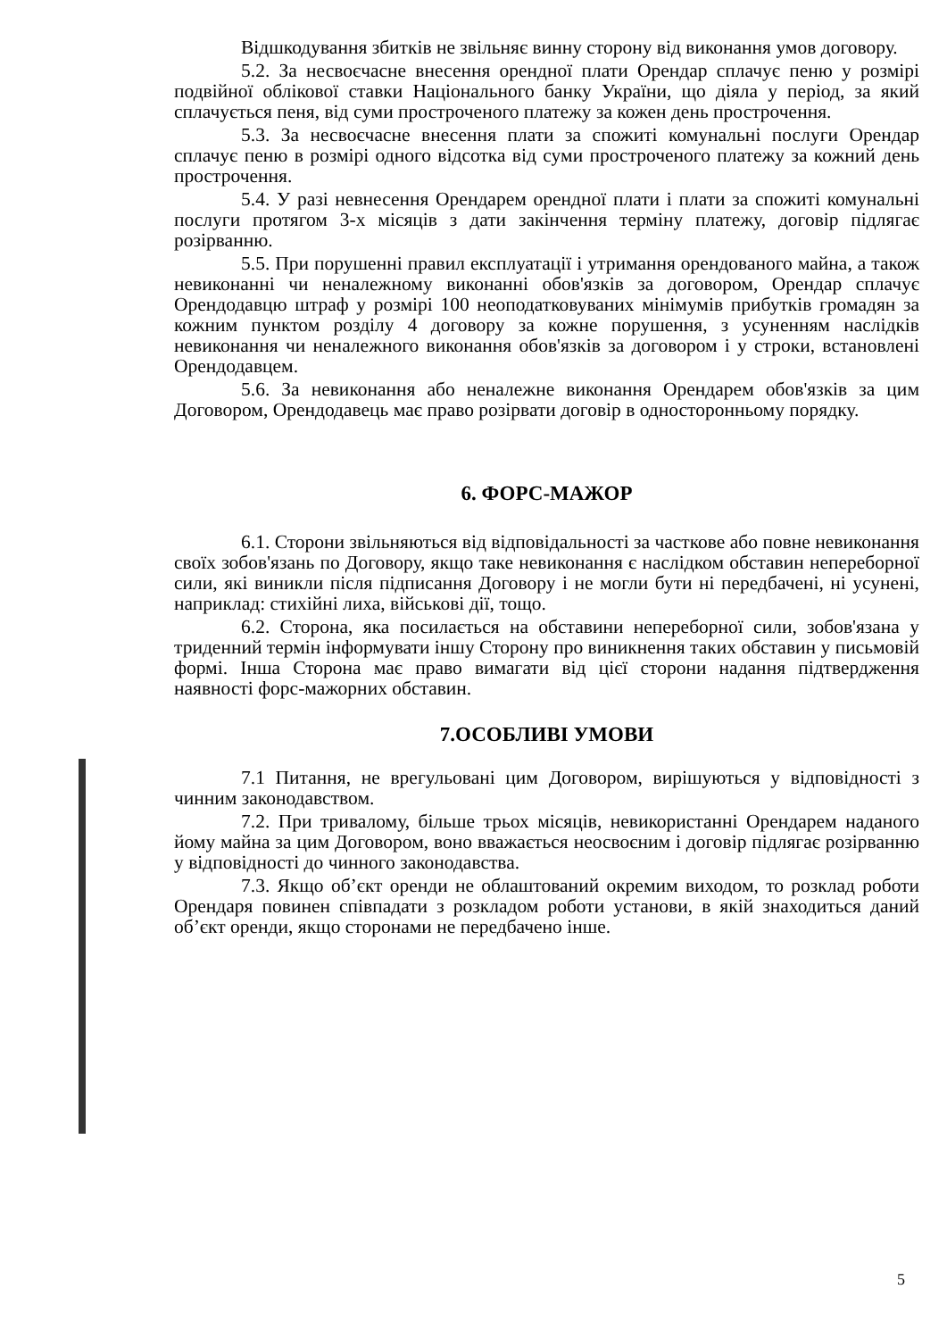Відшкодування збитків не звільняє винну сторону від виконання умов договору.
5.2. За несвоєчасне внесення орендної плати Орендар сплачує пеню у розмірі подвійної облікової ставки Національного банку України, що діяла у період, за який сплачується пеня, від суми простроченого платежу за кожен день прострочення.
5.3. За несвоєчасне внесення плати за спожиті комунальні послуги Орендар сплачує пеню в розмірі одного відсотка від суми простроченого платежу за кожний день прострочення.
5.4. У разі невнесення Орендарем орендної плати і плати за спожиті комунальні послуги протягом 3-х місяців з дати закінчення терміну платежу, договір підлягає розірванню.
5.5. При порушенні правил експлуатації і утримання орендованого майна, а також невиконанні чи неналежному виконанні обов'язків за договором, Орендар сплачує Орендодавцю штраф у розмірі 100 неоподатковуваних мінімумів прибутків громадян за кожним пунктом розділу 4 договору за кожне порушення, з усуненням наслідків невиконання чи неналежного виконання обов'язків за договором і у строки, встановлені Орендодавцем.
5.6. За невиконання або неналежне виконання Орендарем обов'язків за цим Договором, Орендодавець має право розірвати договір в односторонньому порядку.
6. ФОРС-МАЖОР
6.1. Сторони звільняються від відповідальності за часткове або повне невиконання своїх зобов'язань по Договору, якщо таке невиконання є наслідком обставин непереборної сили, які виникли після підписання Договору і не могли бути ні передбачені, ні усунені, наприклад: стихійні лиха, військові дії, тощо.
6.2. Сторона, яка посилається на обставини непереборної сили, зобов'язана у триденний термін інформувати іншу Сторону про виникнення таких обставин у письмовій формі. Інша Сторона має право вимагати від цієї сторони надання підтвердження наявності форс-мажорних обставин.
7.ОСОБЛИВІ УМОВИ
7.1 Питання, не врегульовані цим Договором, вирішуються у відповідності з чинним законодавством.
7.2. При тривалому, більше трьох місяців, невикористанні Орендарем наданого йому майна за цим Договором, воно вважається неосвоєним і договір підлягає розірванню у відповідності до чинного законодавства.
7.3. Якщо об’єкт оренди не облаштований окремим виходом, то розклад роботи Орендаря повинен співпадати з розкладом роботи установи, в якій знаходиться даний об’єкт оренди, якщо сторонами не передбачено інше.
5